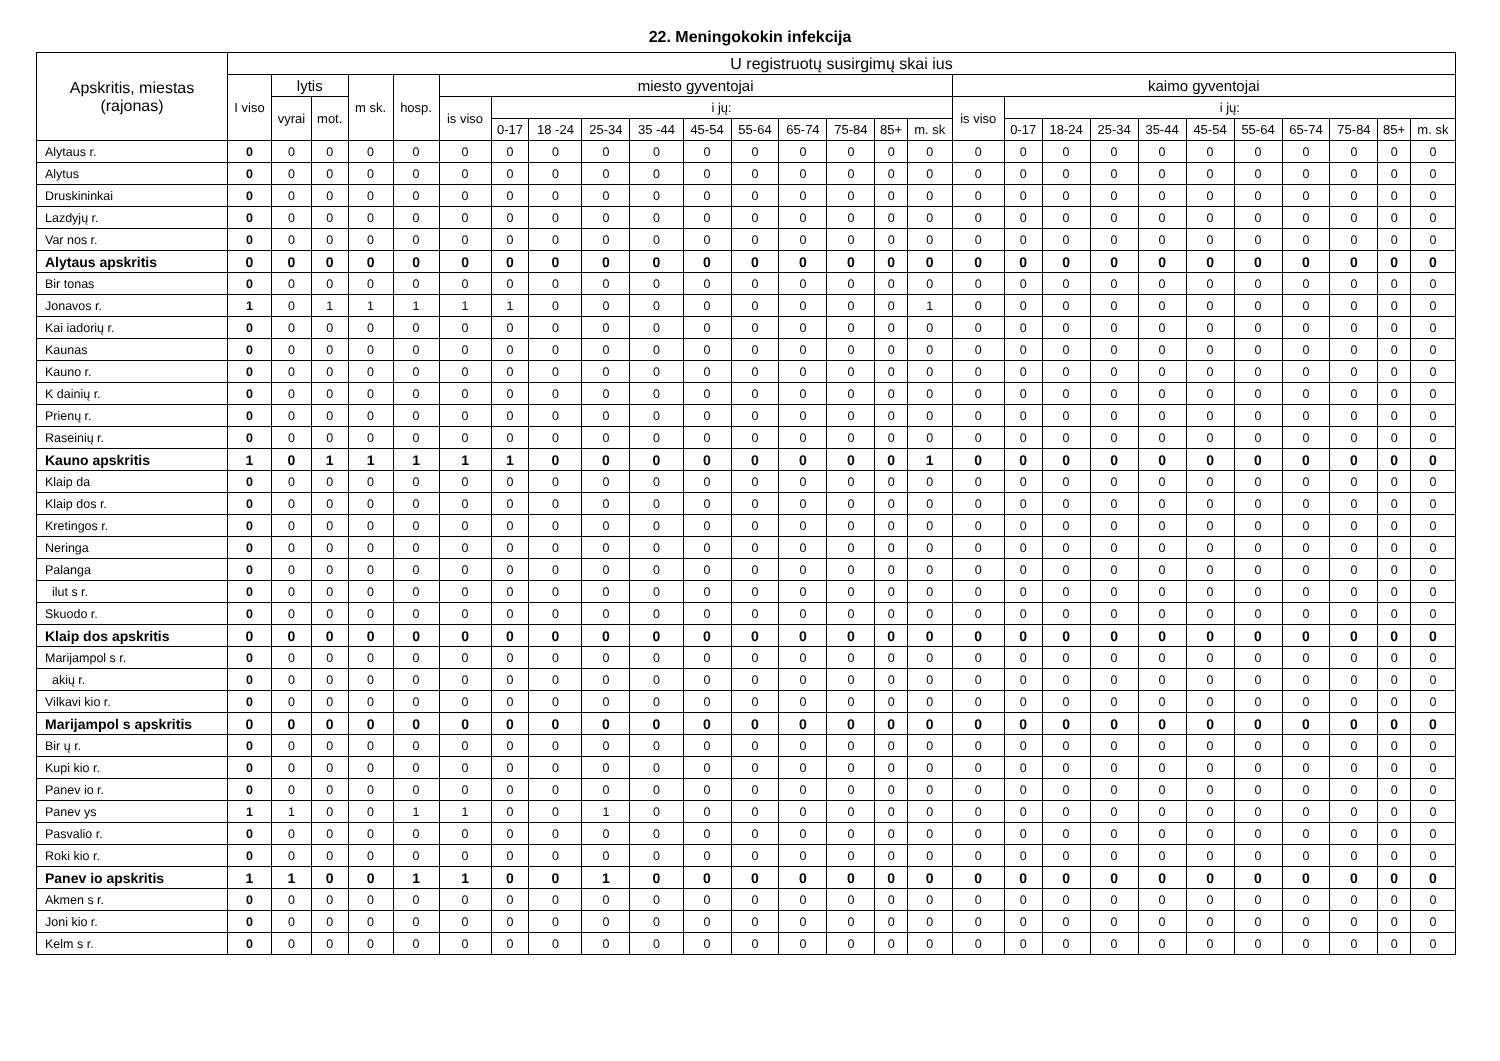22. Meningokokin infekcija
| Apskritis, miestas (rajonas) | U registruotų susirgimų skai ius | | | | | | | | | | | | | | | | | | | | | | | | | | |
| --- | --- | --- | --- | --- | --- | --- | --- | --- | --- | --- | --- | --- | --- | --- | --- | --- | --- | --- | --- | --- | --- | --- | --- | --- | --- | --- | --- |
| | I viso | lytis | | m sk. | hosp. | miesto gyventojai | | | | | | | | | | | kaimo gyventojai | | | | | | | | | | |
| | | vyrai | mot. | | | is viso | i jų: | | | | | | | | | | is viso | i jų: | | | | | | | | | |
| | | | | | | | 0-17 | 18 -24 | 25-34 | 35 -44 | 45-54 | 55-64 | 65-74 | 75-84 | 85+ | m. sk | | 0-17 | 18-24 | 25-34 | 35-44 | 45-54 | 55-64 | 65-74 | 75-84 | 85+ | m. sk |
| Alytaus r. | 0 | 0 | 0 | 0 | 0 | 0 | 0 | 0 | 0 | 0 | 0 | 0 | 0 | 0 | 0 | 0 | 0 | 0 | 0 | 0 | 0 | 0 | 0 | 0 | 0 | 0 | 0 |
| Alytus | 0 | 0 | 0 | 0 | 0 | 0 | 0 | 0 | 0 | 0 | 0 | 0 | 0 | 0 | 0 | 0 | 0 | 0 | 0 | 0 | 0 | 0 | 0 | 0 | 0 | 0 | 0 |
| Druskininkai | 0 | 0 | 0 | 0 | 0 | 0 | 0 | 0 | 0 | 0 | 0 | 0 | 0 | 0 | 0 | 0 | 0 | 0 | 0 | 0 | 0 | 0 | 0 | 0 | 0 | 0 | 0 |
| Lazdyjų r. | 0 | 0 | 0 | 0 | 0 | 0 | 0 | 0 | 0 | 0 | 0 | 0 | 0 | 0 | 0 | 0 | 0 | 0 | 0 | 0 | 0 | 0 | 0 | 0 | 0 | 0 | 0 |
| Var nos r. | 0 | 0 | 0 | 0 | 0 | 0 | 0 | 0 | 0 | 0 | 0 | 0 | 0 | 0 | 0 | 0 | 0 | 0 | 0 | 0 | 0 | 0 | 0 | 0 | 0 | 0 | 0 |
| Alytaus apskritis | 0 | 0 | 0 | 0 | 0 | 0 | 0 | 0 | 0 | 0 | 0 | 0 | 0 | 0 | 0 | 0 | 0 | 0 | 0 | 0 | 0 | 0 | 0 | 0 | 0 | 0 | 0 |
| Bir tonas | 0 | 0 | 0 | 0 | 0 | 0 | 0 | 0 | 0 | 0 | 0 | 0 | 0 | 0 | 0 | 0 | 0 | 0 | 0 | 0 | 0 | 0 | 0 | 0 | 0 | 0 | 0 |
| Jonavos r. | 1 | 0 | 1 | 1 | 1 | 1 | 1 | 0 | 0 | 0 | 0 | 0 | 0 | 0 | 0 | 1 | 0 | 0 | 0 | 0 | 0 | 0 | 0 | 0 | 0 | 0 | 0 |
| Kai iadorių r. | 0 | 0 | 0 | 0 | 0 | 0 | 0 | 0 | 0 | 0 | 0 | 0 | 0 | 0 | 0 | 0 | 0 | 0 | 0 | 0 | 0 | 0 | 0 | 0 | 0 | 0 | 0 |
| Kaunas | 0 | 0 | 0 | 0 | 0 | 0 | 0 | 0 | 0 | 0 | 0 | 0 | 0 | 0 | 0 | 0 | 0 | 0 | 0 | 0 | 0 | 0 | 0 | 0 | 0 | 0 | 0 |
| Kauno r. | 0 | 0 | 0 | 0 | 0 | 0 | 0 | 0 | 0 | 0 | 0 | 0 | 0 | 0 | 0 | 0 | 0 | 0 | 0 | 0 | 0 | 0 | 0 | 0 | 0 | 0 | 0 |
| K dainių r. | 0 | 0 | 0 | 0 | 0 | 0 | 0 | 0 | 0 | 0 | 0 | 0 | 0 | 0 | 0 | 0 | 0 | 0 | 0 | 0 | 0 | 0 | 0 | 0 | 0 | 0 | 0 |
| Prienų r. | 0 | 0 | 0 | 0 | 0 | 0 | 0 | 0 | 0 | 0 | 0 | 0 | 0 | 0 | 0 | 0 | 0 | 0 | 0 | 0 | 0 | 0 | 0 | 0 | 0 | 0 | 0 |
| Raseinių r. | 0 | 0 | 0 | 0 | 0 | 0 | 0 | 0 | 0 | 0 | 0 | 0 | 0 | 0 | 0 | 0 | 0 | 0 | 0 | 0 | 0 | 0 | 0 | 0 | 0 | 0 | 0 |
| Kauno apskritis | 1 | 0 | 1 | 1 | 1 | 1 | 1 | 0 | 0 | 0 | 0 | 0 | 0 | 0 | 0 | 1 | 0 | 0 | 0 | 0 | 0 | 0 | 0 | 0 | 0 | 0 | 0 |
| Klaip da | 0 | 0 | 0 | 0 | 0 | 0 | 0 | 0 | 0 | 0 | 0 | 0 | 0 | 0 | 0 | 0 | 0 | 0 | 0 | 0 | 0 | 0 | 0 | 0 | 0 | 0 | 0 |
| Klaip dos r. | 0 | 0 | 0 | 0 | 0 | 0 | 0 | 0 | 0 | 0 | 0 | 0 | 0 | 0 | 0 | 0 | 0 | 0 | 0 | 0 | 0 | 0 | 0 | 0 | 0 | 0 | 0 |
| Kretingos r. | 0 | 0 | 0 | 0 | 0 | 0 | 0 | 0 | 0 | 0 | 0 | 0 | 0 | 0 | 0 | 0 | 0 | 0 | 0 | 0 | 0 | 0 | 0 | 0 | 0 | 0 | 0 |
| Neringa | 0 | 0 | 0 | 0 | 0 | 0 | 0 | 0 | 0 | 0 | 0 | 0 | 0 | 0 | 0 | 0 | 0 | 0 | 0 | 0 | 0 | 0 | 0 | 0 | 0 | 0 | 0 |
| Palanga | 0 | 0 | 0 | 0 | 0 | 0 | 0 | 0 | 0 | 0 | 0 | 0 | 0 | 0 | 0 | 0 | 0 | 0 | 0 | 0 | 0 | 0 | 0 | 0 | 0 | 0 | 0 |
| ilut s r. | 0 | 0 | 0 | 0 | 0 | 0 | 0 | 0 | 0 | 0 | 0 | 0 | 0 | 0 | 0 | 0 | 0 | 0 | 0 | 0 | 0 | 0 | 0 | 0 | 0 | 0 | 0 |
| Skuodo r. | 0 | 0 | 0 | 0 | 0 | 0 | 0 | 0 | 0 | 0 | 0 | 0 | 0 | 0 | 0 | 0 | 0 | 0 | 0 | 0 | 0 | 0 | 0 | 0 | 0 | 0 | 0 |
| Klaip dos apskritis | 0 | 0 | 0 | 0 | 0 | 0 | 0 | 0 | 0 | 0 | 0 | 0 | 0 | 0 | 0 | 0 | 0 | 0 | 0 | 0 | 0 | 0 | 0 | 0 | 0 | 0 | 0 |
| Marijampol s r. | 0 | 0 | 0 | 0 | 0 | 0 | 0 | 0 | 0 | 0 | 0 | 0 | 0 | 0 | 0 | 0 | 0 | 0 | 0 | 0 | 0 | 0 | 0 | 0 | 0 | 0 | 0 |
| akių r. | 0 | 0 | 0 | 0 | 0 | 0 | 0 | 0 | 0 | 0 | 0 | 0 | 0 | 0 | 0 | 0 | 0 | 0 | 0 | 0 | 0 | 0 | 0 | 0 | 0 | 0 | 0 |
| Vilkavi kio r. | 0 | 0 | 0 | 0 | 0 | 0 | 0 | 0 | 0 | 0 | 0 | 0 | 0 | 0 | 0 | 0 | 0 | 0 | 0 | 0 | 0 | 0 | 0 | 0 | 0 | 0 | 0 |
| Marijampol s apskritis | 0 | 0 | 0 | 0 | 0 | 0 | 0 | 0 | 0 | 0 | 0 | 0 | 0 | 0 | 0 | 0 | 0 | 0 | 0 | 0 | 0 | 0 | 0 | 0 | 0 | 0 | 0 |
| Bir ų r. | 0 | 0 | 0 | 0 | 0 | 0 | 0 | 0 | 0 | 0 | 0 | 0 | 0 | 0 | 0 | 0 | 0 | 0 | 0 | 0 | 0 | 0 | 0 | 0 | 0 | 0 | 0 |
| Kupi kio r. | 0 | 0 | 0 | 0 | 0 | 0 | 0 | 0 | 0 | 0 | 0 | 0 | 0 | 0 | 0 | 0 | 0 | 0 | 0 | 0 | 0 | 0 | 0 | 0 | 0 | 0 | 0 |
| Panev io r. | 0 | 0 | 0 | 0 | 0 | 0 | 0 | 0 | 0 | 0 | 0 | 0 | 0 | 0 | 0 | 0 | 0 | 0 | 0 | 0 | 0 | 0 | 0 | 0 | 0 | 0 | 0 |
| Panev ys | 1 | 1 | 0 | 0 | 1 | 1 | 0 | 0 | 1 | 0 | 0 | 0 | 0 | 0 | 0 | 0 | 0 | 0 | 0 | 0 | 0 | 0 | 0 | 0 | 0 | 0 | 0 |
| Pasvalio r. | 0 | 0 | 0 | 0 | 0 | 0 | 0 | 0 | 0 | 0 | 0 | 0 | 0 | 0 | 0 | 0 | 0 | 0 | 0 | 0 | 0 | 0 | 0 | 0 | 0 | 0 | 0 |
| Roki kio r. | 0 | 0 | 0 | 0 | 0 | 0 | 0 | 0 | 0 | 0 | 0 | 0 | 0 | 0 | 0 | 0 | 0 | 0 | 0 | 0 | 0 | 0 | 0 | 0 | 0 | 0 | 0 |
| Panev io apskritis | 1 | 1 | 0 | 0 | 1 | 1 | 0 | 0 | 1 | 0 | 0 | 0 | 0 | 0 | 0 | 0 | 0 | 0 | 0 | 0 | 0 | 0 | 0 | 0 | 0 | 0 | 0 |
| Akmen s r. | 0 | 0 | 0 | 0 | 0 | 0 | 0 | 0 | 0 | 0 | 0 | 0 | 0 | 0 | 0 | 0 | 0 | 0 | 0 | 0 | 0 | 0 | 0 | 0 | 0 | 0 | 0 |
| Joni kio r. | 0 | 0 | 0 | 0 | 0 | 0 | 0 | 0 | 0 | 0 | 0 | 0 | 0 | 0 | 0 | 0 | 0 | 0 | 0 | 0 | 0 | 0 | 0 | 0 | 0 | 0 | 0 |
| Kelm s r. | 0 | 0 | 0 | 0 | 0 | 0 | 0 | 0 | 0 | 0 | 0 | 0 | 0 | 0 | 0 | 0 | 0 | 0 | 0 | 0 | 0 | 0 | 0 | 0 | 0 | 0 | 0 |